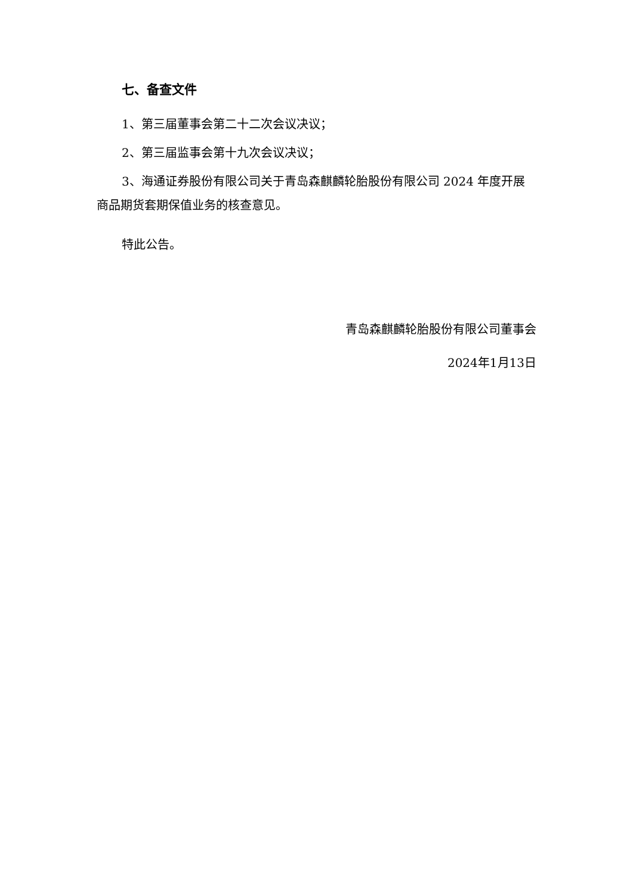七、备查文件
1、第三届董事会第二十二次会议决议；
2、第三届监事会第十九次会议决议；
3、海通证券股份有限公司关于青岛森麒麟轮胎股份有限公司 2024 年度开展商品期货套期保值业务的核查意见。
特此公告。
青岛森麒麟轮胎股份有限公司董事会
2024年1月13日